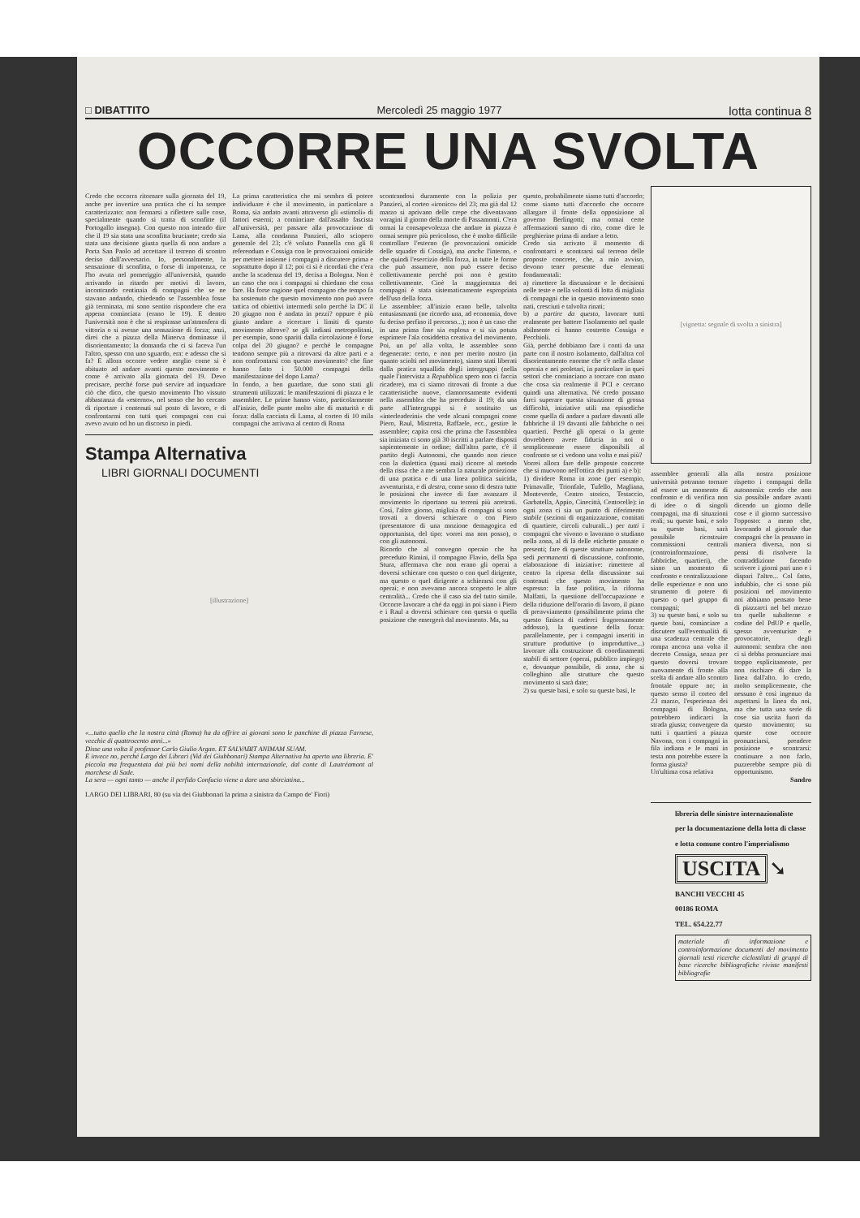□ DIBATTITO Mercoledì 25 maggio 1977 lotta continua 8
OCCORRE UNA SVOLTA
Credo che occorra ritornare sulla giornata del 19, anche per invertire una pratica che ci ha sempre caratterizzato: non fermarsi a riflettere sulle cose, specialmente quando si tratta di sconfitte (il Portogallo insegna). Con questo non intendo dire che il 19 sia stata una sconfitta bruciante; credo sia stata una decisione giusta quella di non andare a Porta San Paolo ad accettare il terreno di scontro deciso dall'avversario. Io, personalmente, la sensazione di sconfitta, o forse di impotenza, ce l'ho avuta nel pomeriggio all'università, quando arrivando in ritardo per motivi di lavoro, incontrando centinaia di compagni che se ne stavano andando, chiedendo se l'assemblea fosse già terminata, mi sono sentito rispondere che era appena cominciata (erano le 19). E dentro l'università non è che si respirasse un'atmosfera di vittoria o si avesse una sensazione di forza; anzi, direi che a piazza della Minerva dominasse il disorientamento; la domanda che ci si faceva l'un l'altro, spesso con uno sguardo, era: e adesso che si fa? E allora occorre vedere meglio come si è abituato ad andare avanti questo movimento e come è arrivato alla giornata del 19. Devo precisare, perché forse può servire ad inquadrare ciò che dico, che questo movimento l'ho vissuto abbastanza da «esterno», nel senso che ho cercato di riportare i contenuti sul posto di lavoro, e di confrontarmi con tutti quei compagni con cui avevo avuto od ho un discorso in piedi.
La prima caratteristica che mi sembra di potere individuare è che il movimento, in particolare a Roma, sia andato avanti attraverso gli «stimoli» di fattori esterni; a cominciare dall'assalto fascista all'università, per passare alla provocazione di Lama, alla condanna Panzieri, allo sciopero generale del 23; c'è voluto Pannella con gli 8 referendum e Cossiga con le provocazioni omicide per mettere insieme i compagni a discutere prima e soprattutto dopo il 12; poi ci si è ricordati che c'era anche la scadenza del 19, decisa a Bologna. Non è un caso che ora i compagni si chiedano che cosa fare. Ha forse ragione quel compagno che tempo fa ha sostenuto che questo movimento non può avere tattica od obiettivi intermedi solo perché la DC il 20 giugno non è andata in pezzi? oppure è più giusto andare a ricercare i limiti di questo movimento altrove? se gli indiani metropolitani, per esempio, sono spariti dalla circolazione è forse colpa del 20 giugno? e perché le compagne tendono sempre più a ritrovarsi da altre parti e a non confrontarsi con questo movimento? che fine hanno fatto i 50.000 compagni della manifestazione del dopo Lama?
In fondo, a ben guardare, due sono stati gli strumenti utilizzati: le manifestazioni di piazza e le assemblee. Le prime hanno visto, particolarmente all'inizio, delle punte molto alte di maturità e di forza: dalla cacciata di Lama, al corteo di 10 mila compagni che arrivava al centro di Roma
Stampa Alternativa
LIBRI GIORNALI DOCUMENTI
[illustrazione]
«...tutto quello che la nostra città (Roma) ha da offrire ai giovani sono le panchine di piazza Farnese, vecchie di quattrocento anni...»
Disse una volta il professor Carlo Giulio Argan. ET SALVABIT ANIMAM SUAM.
E invece no, perché Largo dei Librari (Vid dei Giubbonari) Stampa Alternativa ha aperto una libreria. E' piccola ma frequentata dai più bei nomi della nobiltà internazionale, dal conte di Lautréamont al marchese di Sade.
La sera — ogni tanto — anche il perfido Confucio viene a dare una sbirciatina...
LARGO DEI LIBRARI, 80 (su via dei Giubbonari la prima a sinistra da Campo de' Fiori)
scontrandosi duramente con la polizia per Panzieri, al corteo «ironico» del 23; ma già dal 12 marzo si aprivano delle crepe che diventavano voragini il giorno della morte di Passamonti. C'era ormai la consapevolezza che andare in piazza è ormai sempre più pericoloso, che è molto difficile controllare l'esterno (le provocazioni omicide delle squadre di Cossiga), ma anche l'interno, e che quindi l'esercizio della forza, in tutte le forme che può assumere, non può essere deciso collettivamente perché poi non è gestito collettivamente. Cioè la maggioranza dei compagni è stata sistematicamente espropriata dell'uso della forza.
Le assemblee: all'inizio erano belle, talvolta entusiasmanti (ne ricordo una, ad economia, dove fu deciso perfino il percorso...); non è un caso che in una prima fase sia esplosa e si sia potuta esprimere l'ala cosiddetta creativa del movimento. Poi, un po' alla volta, le assemblee sono degenerate: certo, e non per merito nostro (in quanto sciolti nel movimento), siamo stati liberati dalla pratica squallida degli intergruppi (nella quale l'intervista a Repubblica spero non ci faccia ricadere), ma ci siamo ritrovati di fronte a due caratteristiche nuove, clamorosamente evidenti nella assemblea che ha preceduto il 19; da una parte all'intergruppi si è sostituito un «interleaderini» che vede alcuni compagni come Piero, Raul, Mistretta, Raffaele, ecc., gestire le assemblee; capita così che prima che l'assemblea sia iniziata ci sono già 30 iscritti a parlare disposti sapientemente in ordine; dall'altra parte, c'è il partito degli Autonomi, che quando non riesce con la dialettica (quasi mai) ricorre al metodo della rissa che a me sembra la naturale proiezione di una pratica e di una linea politica suicida, avventurista, e di destra, come sono di destra tutte le posizioni che invece di fare avanzare il movimento lo riportano su terreni più arretrati. Così, l'altro giorno, migliaia di compagni si sono trovati a doversi schierare o con Piero (presentatore di una mozione demagogica ed opportunista, del tipo: vorrei ma non posso), o con gli autonomi.
Ricordo che al convegno operaio che ha preceduto Rimini, il compagno Flavio, della Spa Stura, affermava che non erano gli operai a doversi schierare con questo o con quel dirigente, ma questo o quel dirigente a schierarsi con gli operai; e non avevamo ancora scoperto le altre centralità... Credo che il caso sia del tutto simile. Occorre lavorare a ché da oggi in poi siano i Piero e i Raul a doversi schierare con questa o quella posizione che emergerà dal movimento. Ma, su
questo, probabilmente siamo tutti d'accordo; come siamo tutti d'accordo che occorre allargare il fronte della opposizione al governo Berlingotti; ma ormai certe affermazioni sanno di rito, come dire le preghierine prima di andare a letto.
Credo sia arrivato il momento di confrontarci e scontrarsi sul terreno delle proposte concrete, che, a mio avviso, devono tener presente due elementi fondamentali:
a) rimettere la discussione e le decisioni nelle teste e nella volontà di lotta di migliaia di compagni che in questo movimento sono nati, cresciuti e talvolta rinati;
b) a partire da questo, lavorare tutti realmente per battere l'isolamento nel quale abilmente ci hanno costretto Cossiga e Pecchioli.
Già, perché dobbiamo fare i conti da una parte con il nostro isolamento, dall'altra col disorientamento enorme che c'è nella classe operaia e nei proletari, in particolare in quei settori che cominciano a toccare con mano che cosa sia realmente il PCI e cercano quindi una alternativa. Né credo possano farci superare questa situazione di grossa difficoltà, iniziative utili ma episodiche come quella di andare a parlare davanti alle fabbriche il 19 davanti alle fabbriche o nei quartieri. Perché gli operai o la gente dovrebbero avere fiducia in noi o semplicemente essere disponibili al confronto se ci vedono una volta e mai più?
Vorrei allora fare delle proposte concrete che si muovono nell'ottica dei punti a) e b):
1) dividere Roma in zone (per esempio, Primavalle, Trionfale, Tufello, Magliana, Monteverde, Centro storico, Testaccio, Garbatella, Appio, Cinecittà, Centocelle): in ogni zona ci sia un punto di riferimento stabile (sezioni di organizzazione, comitati di quartiere, circoli culturali...) per tutti i compagni che vivono o lavorano o studiano nella zona, al di là delle etichette passate o presenti; fare di queste strutture autonome, sedi permanenti di discussione, confronto, elaborazione di iniziative: rimettere al centro la ripresa della discussione sui contenuti che questo movimento ha espresso: la fase politica, la riforma Malfatti, la questione dell'occupazione e della riduzione dell'orario di lavoro, il piano di preavviamento (possibilmente prima che questo finisca di caderci fragorosamente addosso), la questione della forza: parallelamente, per i compagni inseriti in strutture produttive (o improduttive...) lavorare alla costruzione di coordinamenti stabili di settore (operai, pubblico impiego) e, dovunque possibile, di zona, che si colleghino alle strutture che questo movimento si sarà date;
2) su queste basi, e solo su queste basi, le
[vignetta: segnale di svolta a sinistra]
assemblee generali alla università potranno tornare ad essere un momento di confronto e di verifica non di idee o di singoli compagni, ma di situazioni reali; su queste basi, e solo su queste basi, sarà possibile ricostruire commissioni centrali (controinformazione, fabbriche, quartieri), che siano un momento di confronto e centralizzazione delle esperienze e non uno strumento di potere di questo o quel gruppo di compagni;
3) su queste basi, e solo su queste basi, cominciare a discutere sull'eventualità di una scadenza centrale che rompa ancora una volta il decreto Cossiga, senza per questo doversi trovare nuovamente di fronte alla scelta di andare allo scontro frontale oppure no; in questo senso il corteo del 23 marzo, l'esperienza dei compagni di Bologna, potrebbero indicarci la strada giusta; convergere da tutti i quartieri a piazza Navona, con i compagni in fila indiana e le mani in testa non potrebbe essere la forma giusta?
Un'ultima cosa relativa
alla nostra posizione rispetto i compagni della autonomia: credo che non sia possibile andare avanti dicendo un giorno delle cose e il giorno successivo l'opposto: a meno che, lavorando al giornale due compagni che la pensano in maniera diversa, non si pensi di risolvere la contraddizione facendo scrivere i giorni pari uno e i dispari l'altro... Col fatto, indubbio, che ci sono più posizioni nel movimento noi abbiamo pensato bene di piazzarci nel bel mezzo tra quelle subalterne e codine del PdUP e quelle, spesso avventuriste e provocatorie, degli autonomi: sembra che non ci si debba pronunciare mai troppo esplicitamente, per non rischiare di dare la linea dall'alto. Io credo, molto semplicemente, che nessuno è così ingenuo da aspettarsi la linea da noi, ma che tutta una serie di cose sia uscita fuori da questo movimento; su queste cose occorre pronunciarsi, prendere posizione e scontrarsi: continuare a non farlo, puzzerebbe sempre più di opportunismo.
Sandro
libreria delle sinistre internazionaliste
per la documentazione della lotta di classe
e lotta comune contro l'imperialismo
USCITA ➘
BANCHI VECCHI 45
00186 ROMA
TEL. 654.22.77
materiale di informazione e controinformazione documenti del movimento giornali testi ricerche ciclostilati di gruppi di base ricerche bibliografiche riviste manifesti bibliografie